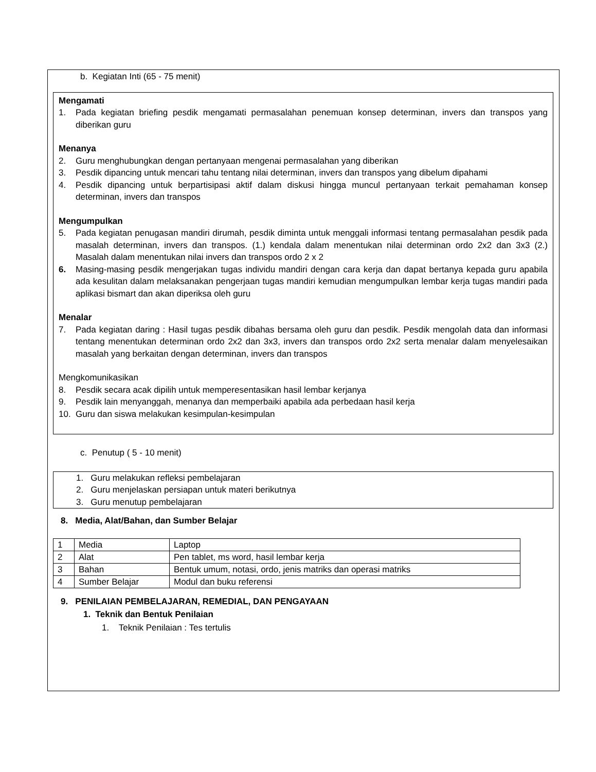b. Kegiatan Inti (65 - 75 menit)
Mengamati
1. Pada kegiatan briefing pesdik mengamati permasalahan penemuan konsep determinan, invers dan transpos yang diberikan guru
Menanya
2. Guru menghubungkan dengan pertanyaan mengenai permasalahan yang diberikan
3. Pesdik dipancing untuk mencari tahu tentang nilai determinan, invers dan transpos yang dibelum dipahami
4. Pesdik dipancing untuk berpartisipasi aktif dalam diskusi hingga muncul pertanyaan terkait pemahaman konsep determinan, invers dan transpos
Mengumpulkan
5. Pada kegiatan penugasan mandiri dirumah, pesdik diminta untuk menggali informasi tentang permasalahan pesdik pada masalah determinan, invers dan transpos. (1.) kendala dalam menentukan nilai determinan ordo 2x2 dan 3x3 (2.) Masalah dalam menentukan nilai invers dan transpos ordo 2 x 2
6. Masing-masing pesdik mengerjakan tugas individu mandiri dengan cara kerja dan dapat bertanya kepada guru apabila ada kesulitan dalam melaksanakan pengerjaan tugas mandiri kemudian mengumpulkan lembar kerja tugas mandiri pada aplikasi bismart dan akan diperiksa oleh guru
Menalar
7. Pada kegiatan daring : Hasil tugas pesdik dibahas bersama oleh guru dan pesdik. Pesdik mengolah data dan informasi tentang menentukan determinan ordo 2x2 dan 3x3, invers dan transpos ordo 2x2 serta menalar dalam menyelesaikan masalah yang berkaitan dengan determinan, invers dan transpos
Mengkomunikasikan
8. Pesdik secara acak dipilih untuk memperesentasikan hasil lembar kerjanya
9. Pesdik lain menyanggah, menanya dan memperbaiki apabila ada perbedaan hasil kerja
10. Guru dan siswa melakukan kesimpulan-kesimpulan
c. Penutup ( 5 - 10 menit)
1. Guru melakukan refleksi pembelajaran
2. Guru menjelaskan persiapan untuk materi berikutnya
3. Guru menutup pembelajaran
8. Media, Alat/Bahan, dan Sumber Belajar
| 1 | Media | Laptop |
| 2 | Alat | Pen tablet, ms word, hasil lembar kerja |
| 3 | Bahan | Bentuk umum, notasi, ordo, jenis matriks dan operasi matriks |
| 4 | Sumber Belajar | Modul dan buku referensi |
9. PENILAIAN PEMBELAJARAN, REMEDIAL, DAN PENGAYAAN
1. Teknik dan Bentuk Penilaian
1. Teknik Penilaian : Tes tertulis